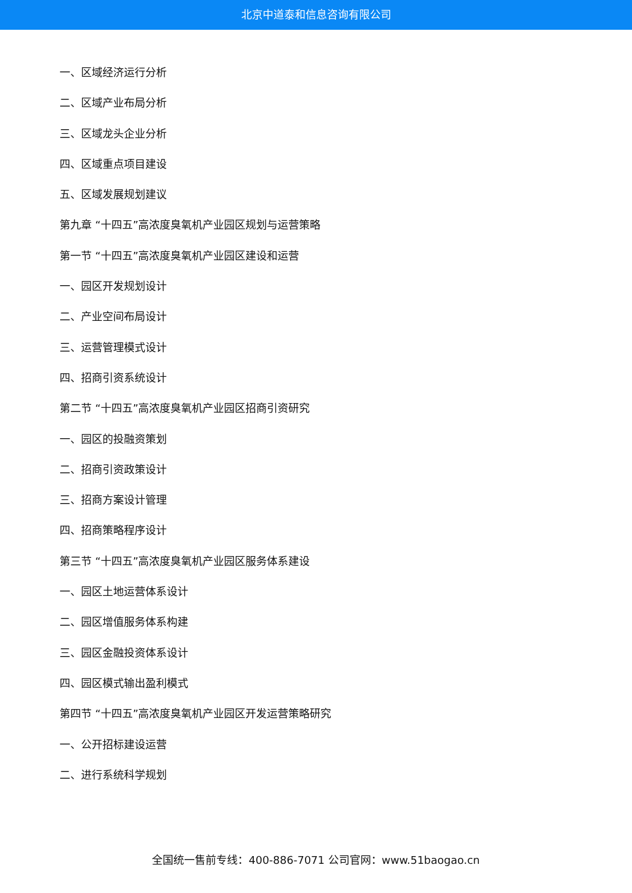北京中道泰和信息咨询有限公司
一、区域经济运行分析
二、区域产业布局分析
三、区域龙头企业分析
四、区域重点项目建设
五、区域发展规划建议
第九章 “十四五”高浓度臭氧机产业园区规划与运营策略
第一节 “十四五”高浓度臭氧机产业园区建设和运营
一、园区开发规划设计
二、产业空间布局设计
三、运营管理模式设计
四、招商引资系统设计
第二节 “十四五”高浓度臭氧机产业园区招商引资研究
一、园区的投融资策划
二、招商引资政策设计
三、招商方案设计管理
四、招商策略程序设计
第三节 “十四五”高浓度臭氧机产业园区服务体系建设
一、园区土地运营体系设计
二、园区增值服务体系构建
三、园区金融投资体系设计
四、园区模式输出盈利模式
第四节 “十四五”高浓度臭氧机产业园区开发运营策略研究
一、公开招标建设运营
二、进行系统科学规划
全国统一售前专线：400-886-7071 公司官网：www.51baogao.cn